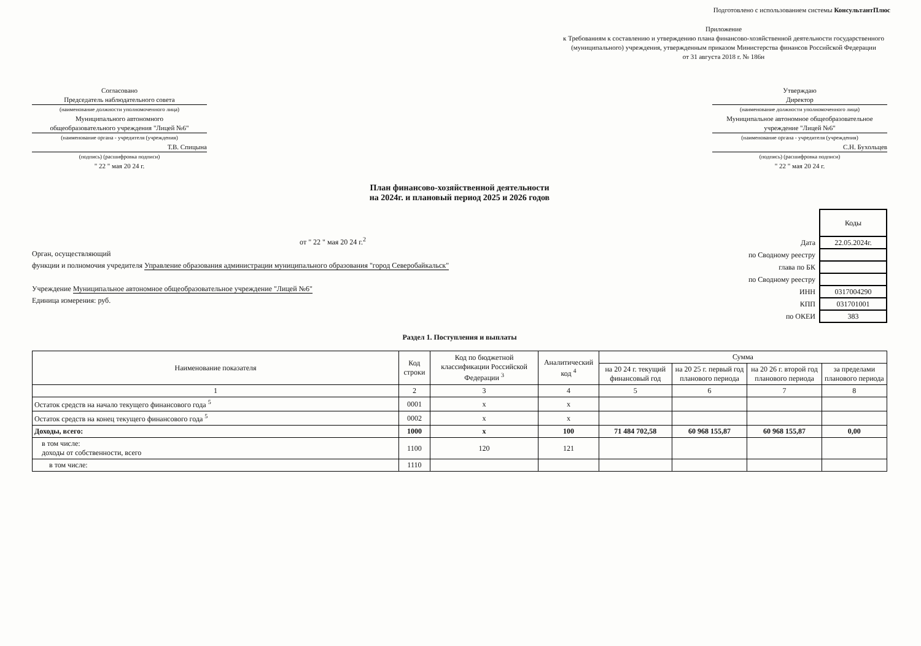Подготовлено с использованием системы КонсультантПлюс
Приложение
к Требованиям к составлению и утверждению плана финансово-хозяйственной деятельности государственного (муниципального) учреждения, утвержденным приказом Министерства финансов Российской Федерации
от 31 августа 2018 г. № 186н
Согласовано
Председатель наблюдательного совета
(наименование должности уполномоченного лица)
Муниципального автономного
общеобразовательного учреждения "Лицей №6"
(наименование органа - учредителя (учреждения)
Т.В. Спицына
(подпись) (расшифровка подписи)
" 22 " мая 20 24 г.
Утверждаю
Директор
(наименование должности уполномоченного лица)
Муниципальное автономное общеобразовательное учреждение "Лицей №6"
(наименование органа - учредителя (учреждения)
С.Н. Бухольцев
(подпись) (расшифровка подписи)
" 22 " мая 20 24 г.
План финансово-хозяйственной деятельности
на 2024г. и плановый период 2025 и 2026 годов
от " 22 " мая 20 24 г.<sup>2</sup>
Орган, осуществляющий
функции и полномочия учредителя Управление образования администрации муниципального образования "город Северобайкальск"
Учреждение Муниципальное автономное общеобразовательное учреждение "Лицей №6"
Единица измерения: руб.
| | Коды |
| Дата | 22.05.2024г. |
| по Сводному реестру | |
| глава по БК | |
| по Сводному реестру | |
| ИНН | 0317004290 |
| КПП | 031701001 |
| по ОКЕИ | 383 |
Раздел 1. Поступления и выплаты
| Наименование показателя | Код строки | Код по бюджетной классификации Российской Федерации <sup>3</sup> | Аналитический код <sup>4</sup> | Сумма | | | |
| --- | --- | --- | --- | --- | --- | --- | --- |
| | | | | на 20 24 г. текущий финансовый год | на 20 25 г. первый год планового периода | на 20 26 г. второй год планового периода | за пределами планового периода |
| 1 | 2 | 3 | 4 | 5 | 6 | 7 | 8 |
| Остаток средств на начало текущего финансового года <sup>5</sup> | 0001 | x | x | | | | |
| Остаток средств на конец текущего финансового года <sup>5</sup> | 0002 | x | x | | | | |
| Доходы, всего: | 1000 | x | 100 | 71 484 702,58 | 60 968 155,87 | 60 968 155,87 | 0,00 |
| в том числе: доходы от собственности, всего | 1100 | 120 | 121 | | | | |
| в том числе: | 1110 | | | | | | |